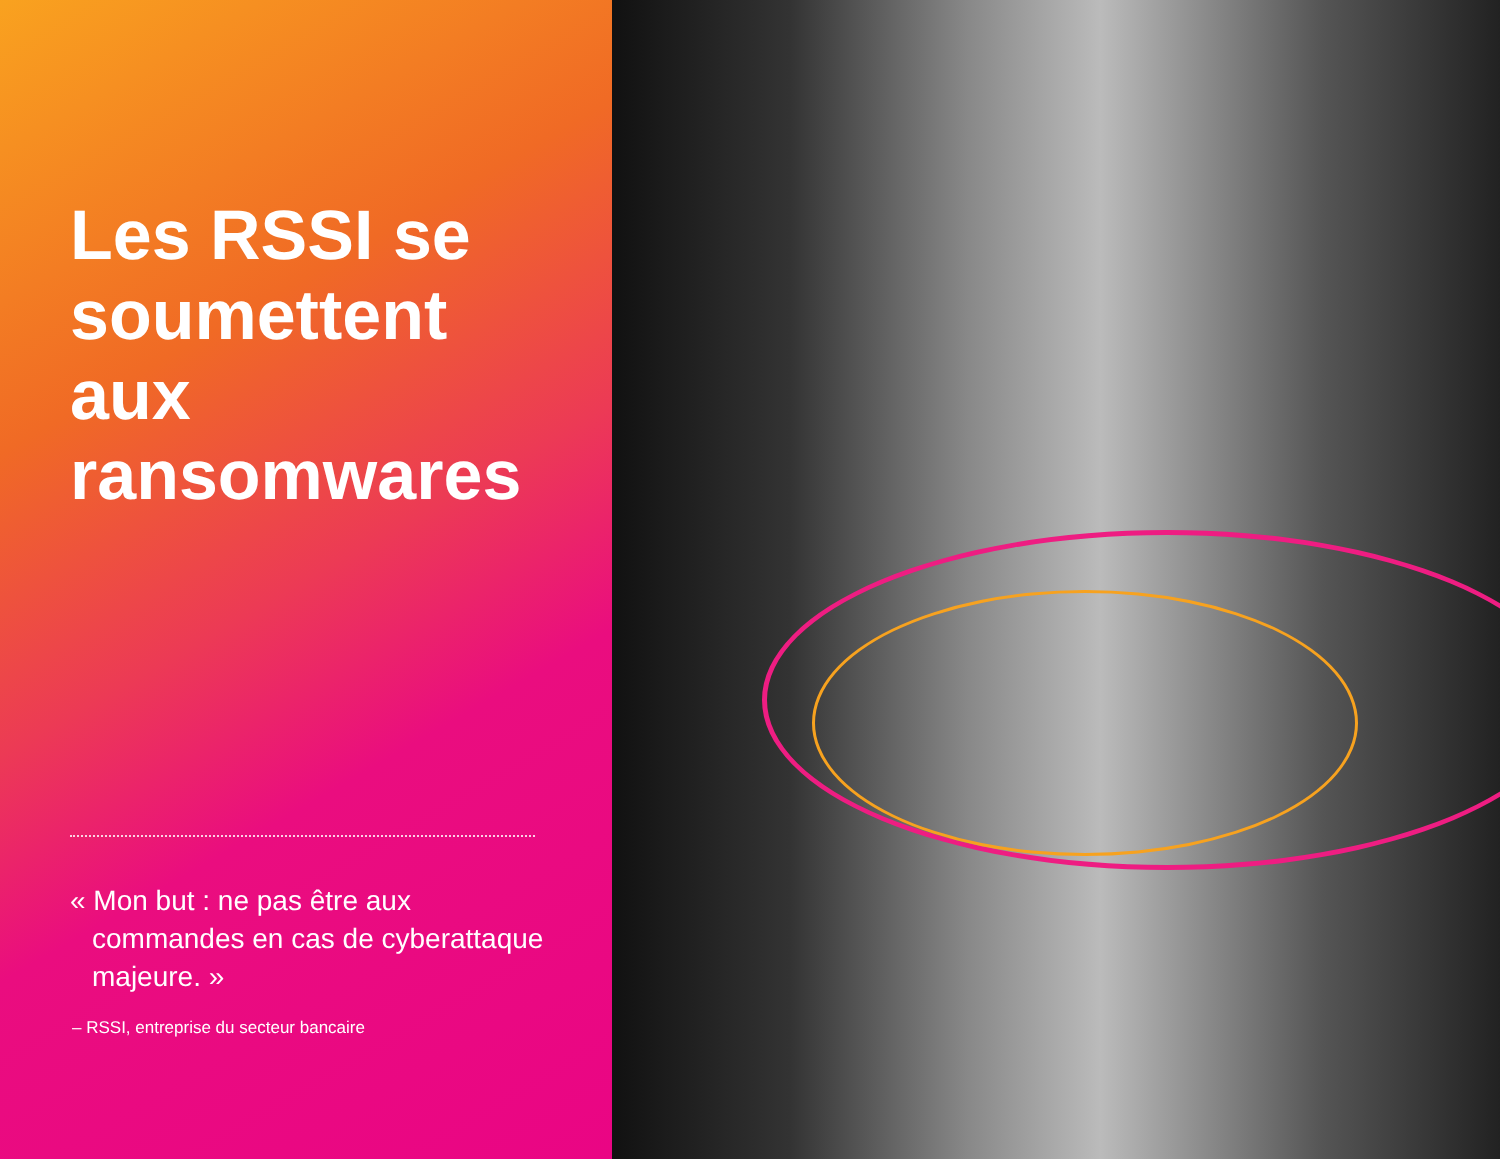Les RSSI se soumettent aux ransomwares
« Mon but : ne pas être aux commandes en cas de cyberattaque majeure. »
– RSSI, entreprise du secteur bancaire